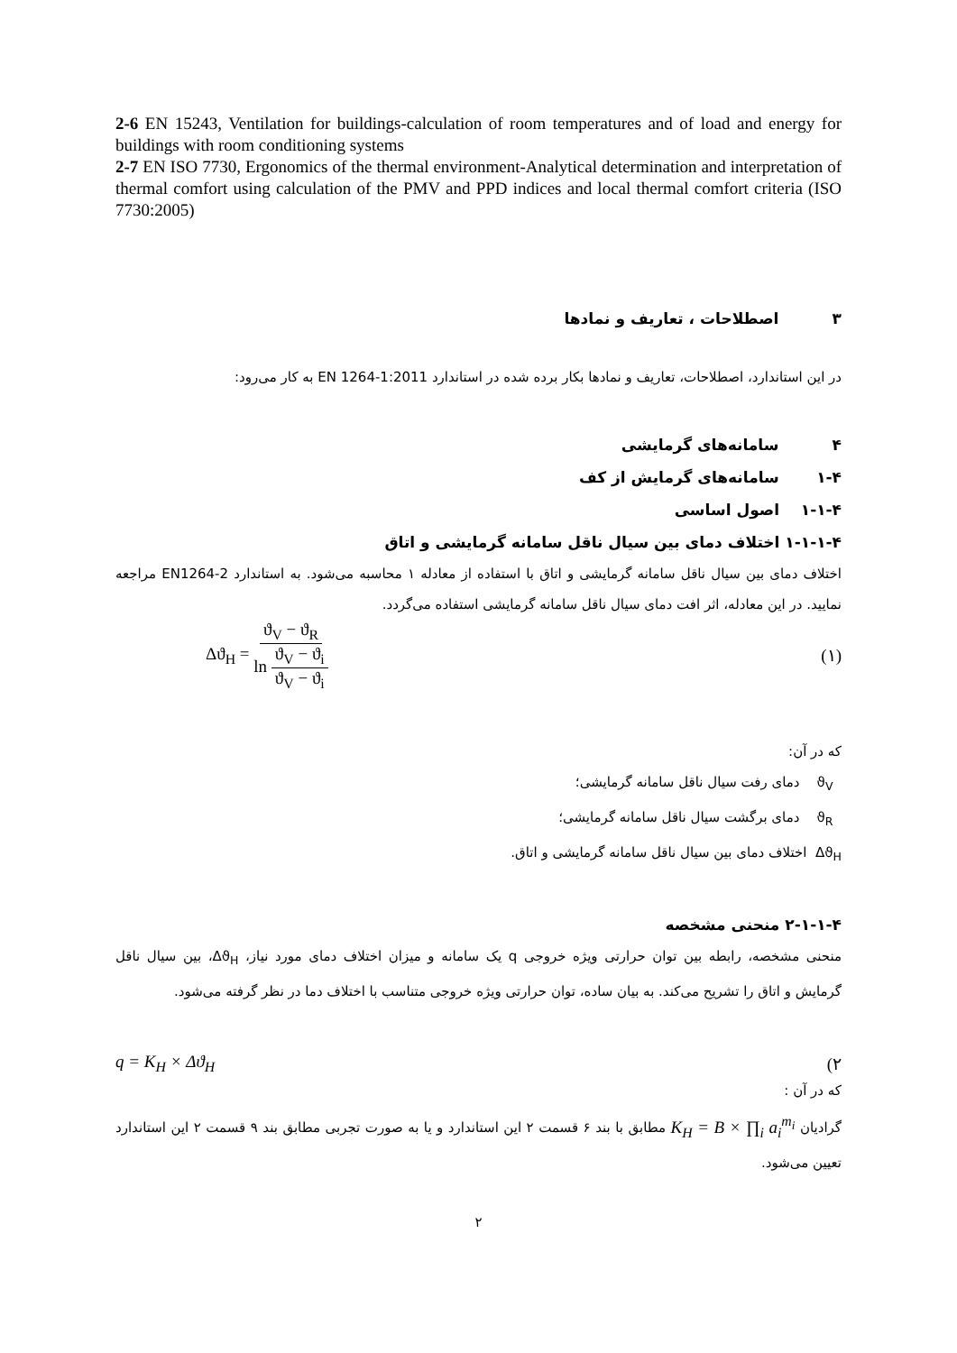2-6 EN 15243, Ventilation for buildings-calculation of room temperatures and of load and energy for buildings with room conditioning systems
2-7 EN ISO 7730, Ergonomics of the thermal environment-Analytical determination and interpretation of thermal comfort using calculation of the PMV and PPD indices and local thermal comfort criteria (ISO 7730:2005)
۳ اصطلاحات ، تعاریف و نمادها
در این استاندارد، اصطلاحات، تعاریف و نمادها بکار برده شده در استاندارد EN 1264-1:2011 به کار می‌رود:
۴ سامانه‌های گرمایشی
۱-۴ سامانه‌های گرمایش از کف
۱-۱-۴ اصول اساسی
۱-۱-۱-۴ اختلاف دمای بین سیال ناقل سامانه گرمایشی و اتاق
اختلاف دمای بین سیال ناقل سامانه گرمایشی و اتاق با استفاده از معادله ۱ محاسبه می‌شود. به استاندارد EN1264-2 مراجعه نمایید. در این معادله، اثر افت دمای سیال ناقل سامانه گرمایشی استفاده می‌گردد.
Δϑ<sub>H</sub> = ϑ<sub>V</sub> − ϑ<sub>R</sub> ln ϑ<sub>V</sub> − ϑ<sub>i</sub> ϑ<sub>V</sub> − ϑ<sub>i</sub> (۱)
که در آن:
ϑ<sub>V</sub> دمای رفت سیال ناقل سامانه گرمایشی؛
ϑ<sub>R</sub> دمای برگشت سیال ناقل سامانه گرمایشی؛
Δϑ<sub>H</sub> اختلاف دمای بین سیال ناقل سامانه گرمایشی و اتاق.
۲-۱-۱-۴ منحنی مشخصه
منحنی مشخصه، رابطه بین توان حرارتی ویژه خروجی q یک سامانه و میزان اختلاف دمای مورد نیاز، Δϑ<sub>H</sub>، بین سیال ناقل گرمایش و اتاق را تشریح می‌کند. به بیان ساده، توان حرارتی ویژه خروجی متناسب با اختلاف دما در نظر گرفته می‌شود.
q = K<sub>H</sub> × Δϑ<sub>H</sub> (۲
که در آن :
گرادیان K<sub>H</sub> = B × ∏<sub>i</sub> a<sub>i</sub><sup>m<sub>i</sub></sup> مطابق با بند ۶ قسمت ۲ این استاندارد و یا به صورت تجربی مطابق بند ۹ قسمت ۲ این استاندارد تعیین می‌شود.
۲